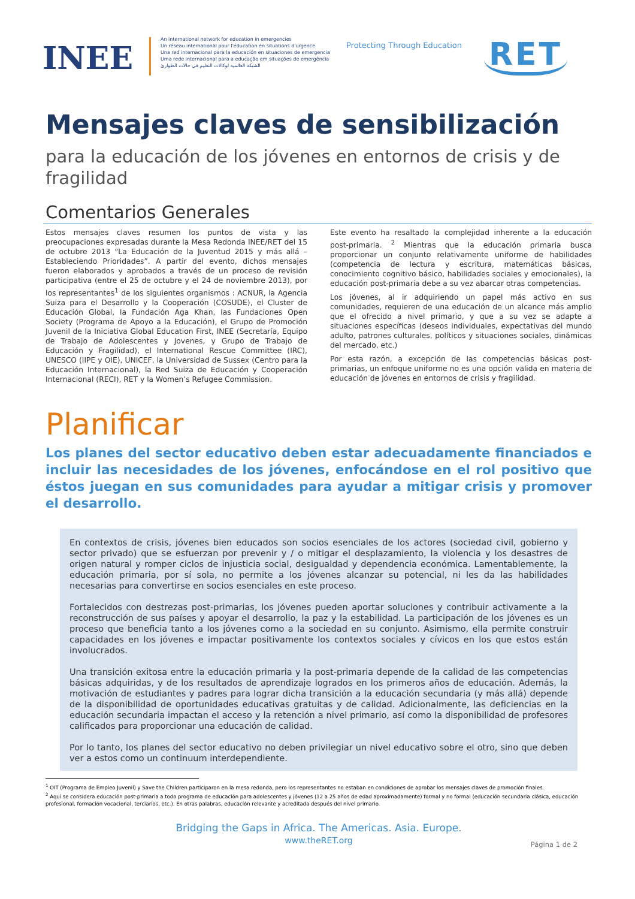INEE
An international network for education in emergencies
Un réseau international pour l'éducation en situations d'urgence
Una red internacional para la educación en situaciones de emergencia
Uma rede internacional para a educação em situações de emergência
الشبكة العالمية لوكالات التعليم في حالات الطوارئ
Protecting Through Education
RET
Mensajes claves de sensibilización
para la educación de los jóvenes en entornos de crisis y de fragilidad
Comentarios Generales
Estos mensajes claves resumen los puntos de vista y las preocupaciones expresadas durante la Mesa Redonda INEE/RET del 15 de octubre 2013 “La Educación de la Juventud 2015 y más allá – Estableciendo Prioridades”. A partir del evento, dichos mensajes fueron elaborados y aprobados a través de un proceso de revisión participativa (entre el 25 de octubre y el 24 de noviembre 2013), por los representantes<sup>1</sup> de los siguientes organismos : ACNUR, la Agencia Suiza para el Desarrollo y la Cooperación (COSUDE), el Cluster de Educación Global, la Fundación Aga Khan, las Fundaciones Open Society (Programa de Apoyo a la Educación), el Grupo de Promoción Juvenil de la Iniciativa Global Education First, INEE (Secretaría, Equipo de Trabajo de Adolescentes y Jovenes, y Grupo de Trabajo de Educación y Fragilidad), el International Rescue Committee (IRC), UNESCO (IIPE y OIE), UNICEF, la Universidad de Sussex (Centro para la Educación Internacional), la Red Suiza de Educación y Cooperación Internacional (RECI), RET y la Women’s Refugee Commission.
Este evento ha resaltado la complejidad inherente a la educación post-primaria. <sup>2</sup> Mientras que la educación primaria busca proporcionar un conjunto relativamente uniforme de habilidades (competencia de lectura y escritura, matemáticas básicas, conocimiento cognitivo básico, habilidades sociales y emocionales), la educación post-primaria debe a su vez abarcar otras competencias.
Los jóvenes, al ir adquiriendo un papel más activo en sus comunidades, requieren de una educación de un alcance más amplio que el ofrecido a nivel primario, y que a su vez se adapte a situaciones específicas (deseos individuales, expectativas del mundo adulto, patrones culturales, políticos y situaciones sociales, dinámicas del mercado, etc.)
Por esta razón, a excepción de las competencias básicas post-primarias, un enfoque uniforme no es una opción valida en materia de educación de jóvenes en entornos de crisis y fragilidad.
Planificar
Los planes del sector educativo deben estar adecuadamente financiados e incluir las necesidades de los jóvenes, enfocándose en el rol positivo que éstos juegan en sus comunidades para ayudar a mitigar crisis y promover el desarrollo.
En contextos de crisis, jóvenes bien educados son socios esenciales de los actores (sociedad civil, gobierno y sector privado) que se esfuerzan por prevenir y / o mitigar el desplazamiento, la violencia y los desastres de origen natural y romper ciclos de injusticia social, desigualdad y dependencia económica. Lamentablemente, la educación primaria, por sí sola, no permite a los jóvenes alcanzar su potencial, ni les da las habilidades necesarias para convertirse en socios esenciales en este proceso.
Fortalecidos con destrezas post-primarias, los jóvenes pueden aportar soluciones y contribuir activamente a la reconstrucción de sus países y apoyar el desarrollo, la paz y la estabilidad. La participación de los jóvenes es un proceso que beneficia tanto a los jóvenes como a la sociedad en su conjunto. Asimismo, ella permite construir capacidades en los jóvenes e impactar positivamente los contextos sociales y cívicos en los que estos están involucrados.
Una transición exitosa entre la educación primaria y la post-primaria depende de la calidad de las competencias básicas adquiridas, y de los resultados de aprendizaje logrados en los primeros años de educación. Además, la motivación de estudiantes y padres para lograr dicha transición a la educación secundaria (y más allá) depende de la disponibilidad de oportunidades educativas gratuitas y de calidad. Adicionalmente, las deficiencias en la educación secundaria impactan el acceso y la retención a nivel primario, así como la disponibilidad de profesores calificados para proporcionar una educación de calidad.
Por lo tanto, los planes del sector educativo no deben privilegiar un nivel educativo sobre el otro, sino que deben ver a estos como un continuum interdependiente.
<sup>1</sup> OIT (Programa de Empleo Juvenil) y Save the Children participaron en la mesa redonda, pero los representantes no estaban en condiciones de aprobar los mensajes claves de promoción finales.
<sup>2</sup> Aquí se considera educación post-primaria a todo programa de educación para adolescentes y jóvenes (12 a 25 años de edad aproximadamente) formal y no formal (educación secundaria clásica, educación profesional, formación vocacional, terciarios, etc.). En otras palabras, educación relevante y acreditada después del nivel primario.
Bridging the Gaps in Africa. The Americas. Asia. Europe.
www.theRET.org
Página 1 de 2